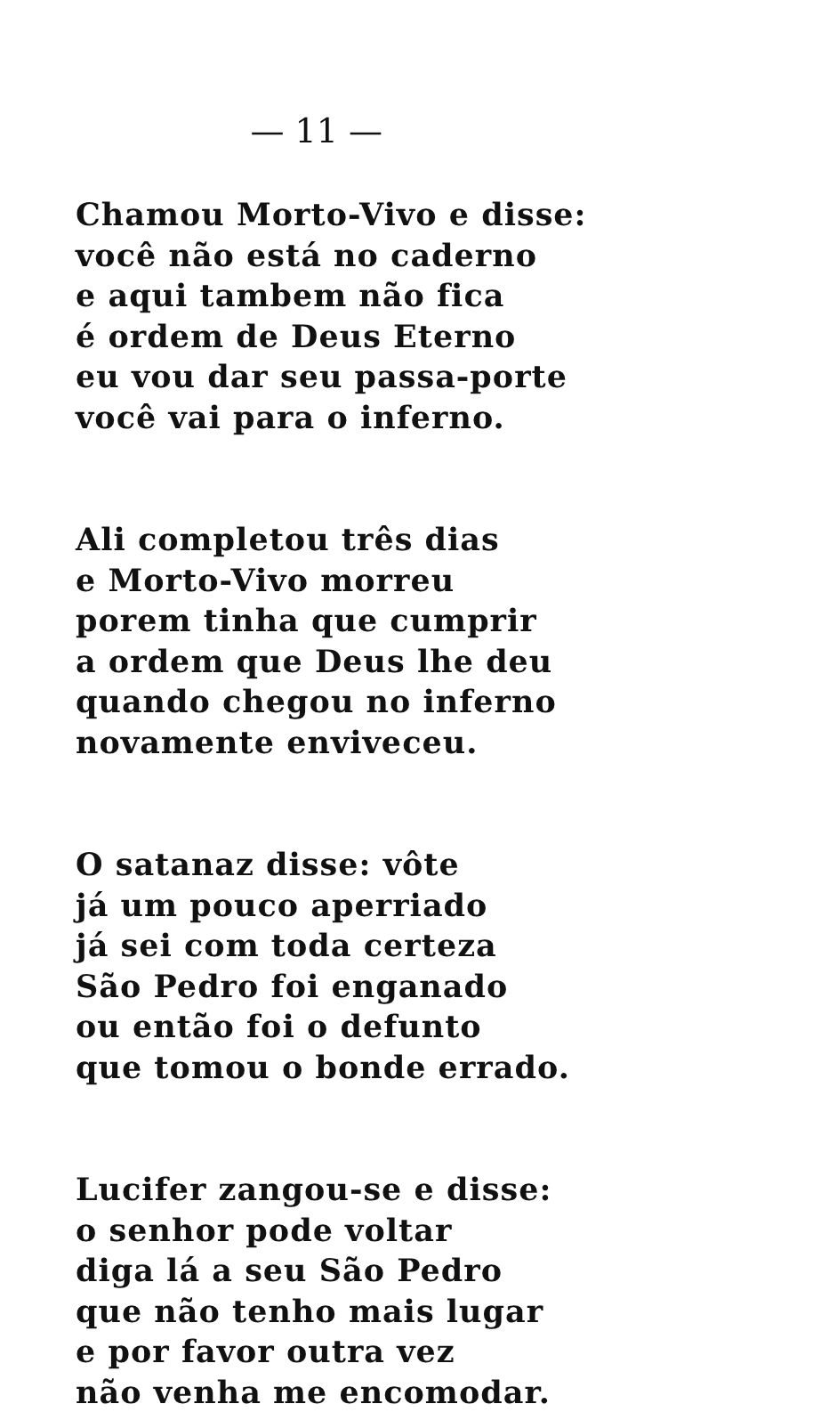— 11 —
Chamou Morto-Vivo e disse:
você não está no caderno
e aqui tambem não fica
é ordem de Deus Eterno
eu vou dar seu passa-porte
você vai para o inferno.
Ali completou três dias
e Morto-Vivo morreu
porem tinha que cumprir
a ordem que Deus lhe deu
quando chegou no inferno
novamente enviveceu.
O satanaz disse: vôte
já um pouco aperriado
já sei com toda certeza
São Pedro foi enganado
ou então foi o defunto
que tomou o bonde errado.
Lucifer zangou-se e disse:
o senhor pode voltar
diga lá a seu São Pedro
que não tenho mais lugar
e por favor outra vez
não venha me encomodar.